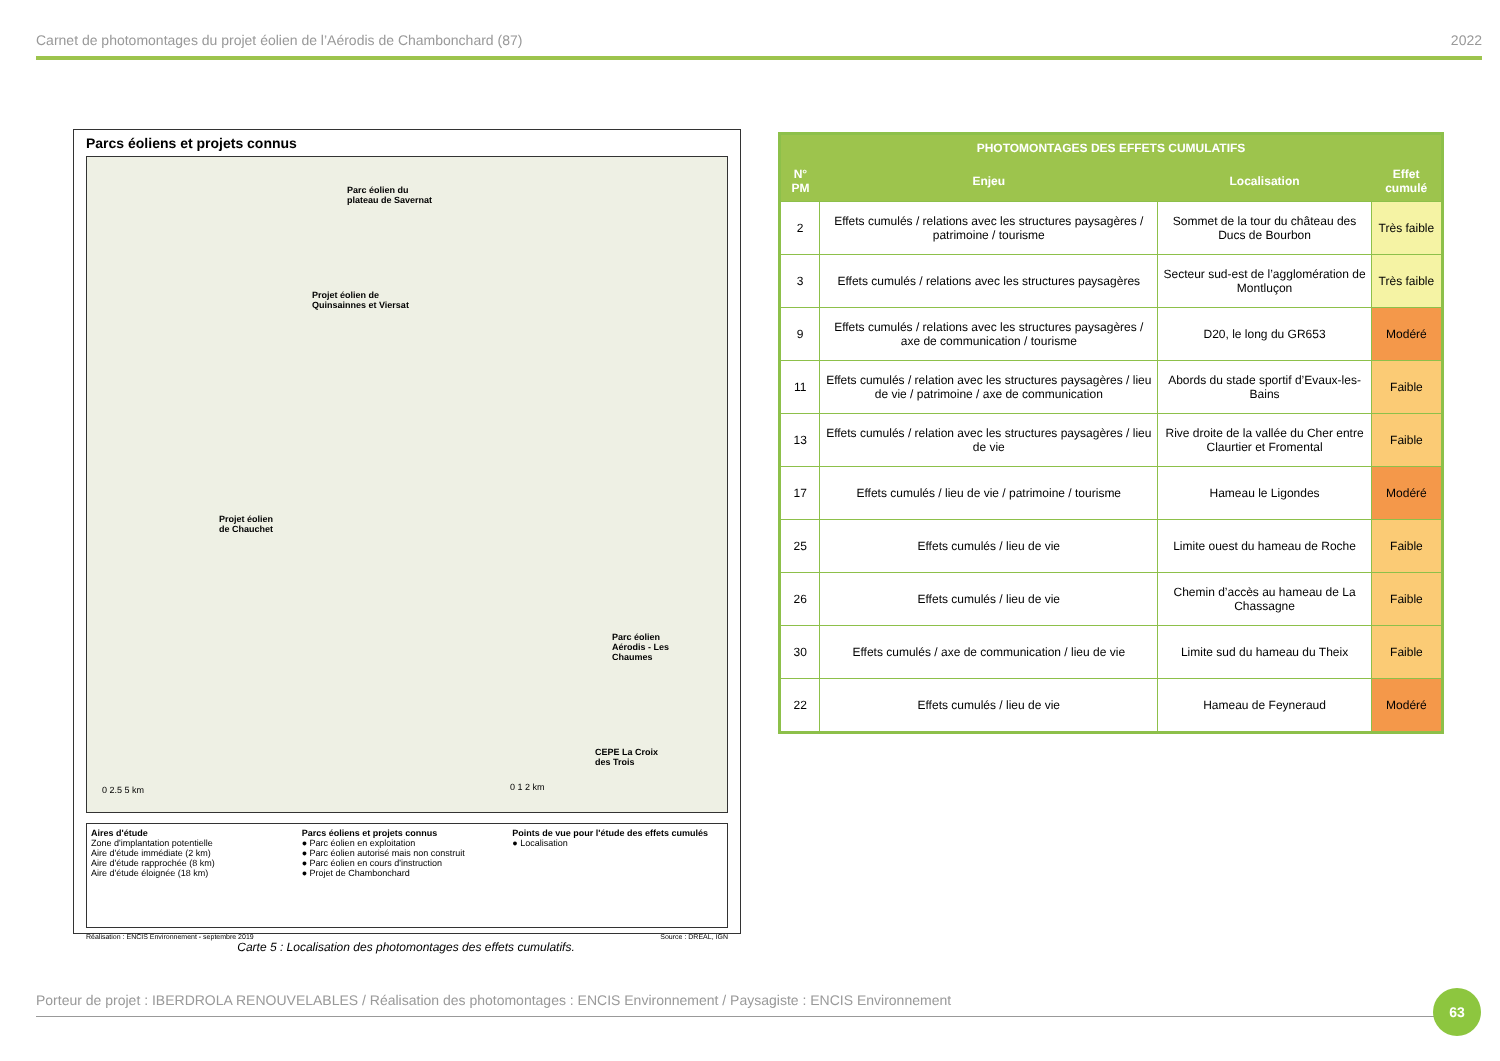Carnet de photomontages du projet éolien de l’Aérodis de Chambonchard (87) 2022
Parcs éoliens et projets connus
Parc éolien du
plateau de Savernat
Projet éolien de
Quinsainnes et Viersat
Projet éolien
de Chauchet
Parc éolien
Aérodis - Les
Chaumes
CEPE La Croix
des Trois
0 2.5 5 km 0 1 2 km
Aires d'étude
Zone d'implantation potentielle
Aire d'étude immédiate (2 km)
Aire d'étude rapprochée (8 km)
Aire d'étude éloignée (18 km)
Parcs éoliens et projets connus
● Parc éolien en exploitation
● Parc éolien autorisé mais non construit
● Parc éolien en cours d'instruction
● Projet de Chambonchard
Points de vue pour l'étude des effets cumulés
● Localisation
Réalisation : ENCIS Environnement - septembre 2019 Source : DREAL, IGN
Carte 5 : Localisation des photomontages des effets cumulatifs.
| PHOTOMONTAGES DES EFFETS CUMULATIFS | | | |
| --- | --- | --- | --- |
| N° PM | Enjeu | Localisation | Effet cumulé |
| 2 | Effets cumulés / relations avec les structures paysagères / patrimoine / tourisme | Sommet de la tour du château des Ducs de Bourbon | Très faible |
| 3 | Effets cumulés / relations avec les structures paysagères | Secteur sud-est de l’agglomération de Montluçon | Très faible |
| 9 | Effets cumulés / relations avec les structures paysagères / axe de communication / tourisme | D20, le long du GR653 | Modéré |
| 11 | Effets cumulés / relation avec les structures paysagères / lieu de vie / patrimoine / axe de communication | Abords du stade sportif d’Evaux-les-Bains | Faible |
| 13 | Effets cumulés / relation avec les structures paysagères / lieu de vie | Rive droite de la vallée du Cher entre Claurtier et Fromental | Faible |
| 17 | Effets cumulés / lieu de vie / patrimoine / tourisme | Hameau le Ligondes | Modéré |
| 25 | Effets cumulés / lieu de vie | Limite ouest du hameau de Roche | Faible |
| 26 | Effets cumulés / lieu de vie | Chemin d’accès au hameau de La Chassagne | Faible |
| 30 | Effets cumulés / axe de communication / lieu de vie | Limite sud du hameau du Theix | Faible |
| 22 | Effets cumulés / lieu de vie | Hameau de Feyneraud | Modéré |
Porteur de projet : IBERDROLA RENOUVELABLES / Réalisation des photomontages : ENCIS Environnement / Paysagiste : ENCIS Environnement 63